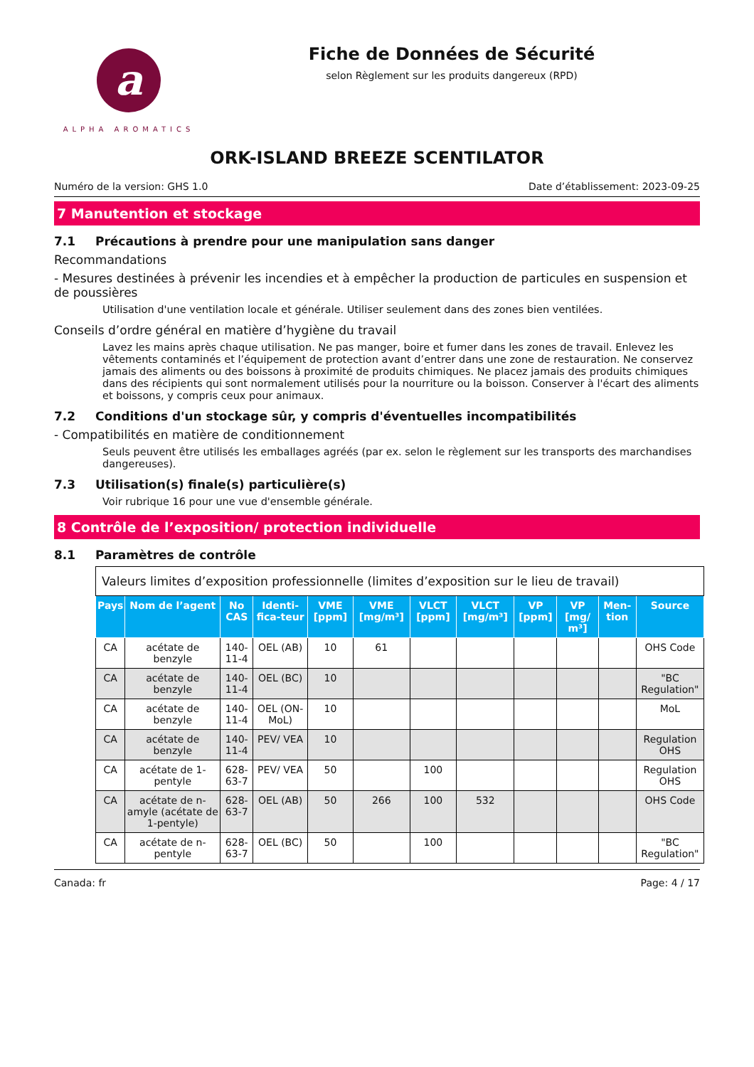a
ALPHA AROMATICS
Fiche de Données de Sécurité
selon Règlement sur les produits dangereux (RPD)
ORK-ISLAND BREEZE SCENTILATOR
Numéro de la version: GHS 1.0 Date d’établissement: 2023-09-25
7 Manutention et stockage
7.1 Précautions à prendre pour une manipulation sans danger
Recommandations
- Mesures destinées à prévenir les incendies et à empêcher la production de particules en suspension et de poussières
Utilisation d'une ventilation locale et générale. Utiliser seulement dans des zones bien ventilées.
Conseils d’ordre général en matière d’hygiène du travail
Lavez les mains après chaque utilisation. Ne pas manger, boire et fumer dans les zones de travail. Enlevez les vêtements contaminés et l’équipement de protection avant d’entrer dans une zone de restauration. Ne conservez jamais des aliments ou des boissons à proximité de produits chimiques. Ne placez jamais des produits chimiques dans des récipients qui sont normalement utilisés pour la nourriture ou la boisson. Conserver à l'écart des aliments et boissons, y compris ceux pour animaux.
7.2 Conditions d'un stockage sûr, y compris d'éventuelles incompatibilités
- Compatibilités en matière de conditionnement
Seuls peuvent être utilisés les emballages agréés (par ex. selon le règlement sur les transports des marchandises dangereuses).
7.3 Utilisation(s) finale(s) particulière(s)
Voir rubrique 16 pour une vue d'ensemble générale.
8 Contrôle de l’exposition/ protection individuelle
8.1 Paramètres de contrôle
| Valeurs limites d’exposition professionnelle (limites d’exposition sur le lieu de travail) | | | | | | | | | | | |
| Pays | Nom de l’agent | No CAS | Identi-fica-teur | VME [ppm] | VME [mg/m³] | VLCT [ppm] | VLCT [mg/m³] | VP [ppm] | VP [mg/ m³] | Men-tion | Source |
| CA | acétate de benzyle | 140-11-4 | OEL (AB) | 10 | 61 | | | | | | OHS Code |
| CA | acétate de benzyle | 140-11-4 | OEL (BC) | 10 | | | | | | | "BC Regulation" |
| CA | acétate de benzyle | 140-11-4 | OEL (ON-MoL) | 10 | | | | | | | MoL |
| CA | acétate de benzyle | 140-11-4 | PEV/ VEA | 10 | | | | | | | Regulation OHS |
| CA | acétate de 1-pentyle | 628-63-7 | PEV/ VEA | 50 | | 100 | | | | | Regulation OHS |
| CA | acétate de n-amyle (acétate de 1-pentyle) | 628-63-7 | OEL (AB) | 50 | 266 | 100 | 532 | | | | OHS Code |
| CA | acétate de n-pentyle | 628-63-7 | OEL (BC) | 50 | | 100 | | | | | "BC Regulation" |
Canada: fr Page: 4 / 17